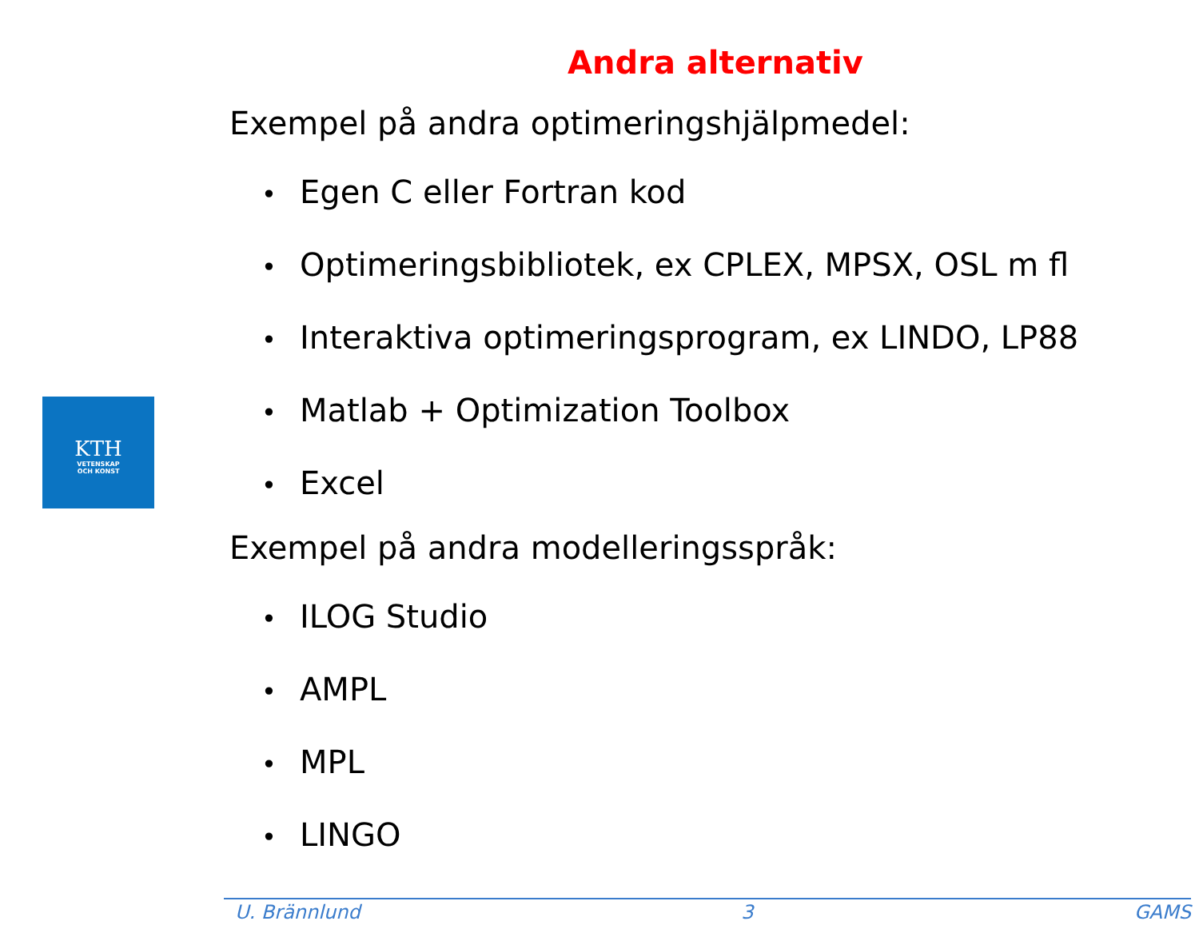KTH
VETENSKAP
OCH KONST
Andra alternativ
Exempel på andra optimeringshjälpmedel:
• Egen C eller Fortran kod
• Optimeringsbibliotek, ex CPLEX, MPSX, OSL m fl
• Interaktiva optimeringsprogram, ex LINDO, LP88
• Matlab + Optimization Toolbox
• Excel
Exempel på andra modelleringsspråk:
• ILOG Studio
• AMPL
• MPL
• LINGO
U. Brännlund 3 GAMS